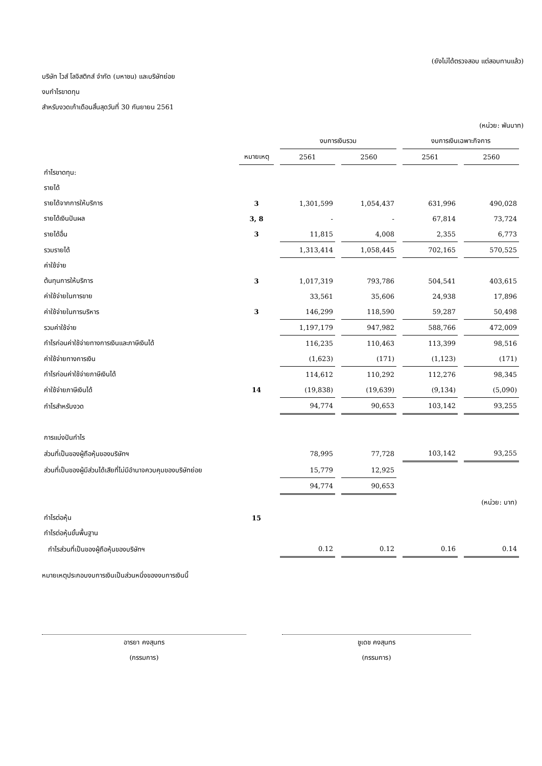(ยังไม่ได้ตรวจสอบ แต่สอบทานแล้ว)
บริษัท ไวส์ โลจิสติกส์ จำกัด (มหาชน) และบริษัทย่อย
งบกำไรขาดทุน
สำหรับงวดเก้าเดือนสิ้นสุดวันที่ 30 กันยายน 2561
(หน่วย: พันบาท)
| | | งบการเงินรวม | | งบการเงินเฉพาะกิจการ | |
| --- | --- | --- | --- | --- | --- |
| | หมายเหตุ | 2561 | 2560 | 2561 | 2560 |
| กำไรขาดทุน: | | | | | |
| รายได้ | | | | | |
| รายได้จากการให้บริการ | 3 | 1,301,599 | 1,054,437 | 631,996 | 490,028 |
| รายได้เงินปันผล | 3, 8 | - | - | 67,814 | 73,724 |
| รายได้อื่น | 3 | 11,815 | 4,008 | 2,355 | 6,773 |
| รวมรายได้ | | 1,313,414 | 1,058,445 | 702,165 | 570,525 |
| ค่าใช้จ่าย | | | | | |
| ต้นทุนการให้บริการ | 3 | 1,017,319 | 793,786 | 504,541 | 403,615 |
| ค่าใช้จ่ายในการขาย | | 33,561 | 35,606 | 24,938 | 17,896 |
| ค่าใช้จ่ายในการบริหาร | 3 | 146,299 | 118,590 | 59,287 | 50,498 |
| รวมค่าใช้จ่าย | | 1,197,179 | 947,982 | 588,766 | 472,009 |
| กำไรก่อนค่าใช้จ่ายทางการเงินและภาษีเงินได้ | | 116,235 | 110,463 | 113,399 | 98,516 |
| ค่าใช้จ่ายทางการเงิน | | (1,623) | (171) | (1,123) | (171) |
| กำไรก่อนค่าใช้จ่ายภาษีเงินได้ | | 114,612 | 110,292 | 112,276 | 98,345 |
| ค่าใช้จ่ายภาษีเงินได้ | 14 | (19,838) | (19,639) | (9,134) | (5,090) |
| กำไรสำหรับงวด | | 94,774 | 90,653 | 103,142 | 93,255 |
| การแบ่งปันกำไร | | | | | |
| ส่วนที่เป็นของผู้ถือหุ้นของบริษัทฯ | | 78,995 | 77,728 | 103,142 | 93,255 |
| ส่วนที่เป็นของผู้มีส่วนได้เสียที่ไม่มีอำนาจควบคุมของบริษัทย่อย | | 15,779 | 12,925 | | |
| | | 94,774 | 90,653 | | |
| | | | | | (หน่วย: บาท) |
| กำไรต่อหุ้น | 15 | | | | |
| กำไรต่อหุ้นขั้นพื้นฐาน | | | | | |
| กำไรส่วนที่เป็นของผู้ถือหุ้นของบริษัทฯ | | 0.12 | 0.12 | 0.16 | 0.14 |
หมายเหตุประกอบงบการเงินเป็นส่วนหนึ่งของงบการเงินนี้
อารยา คงสุนทร
(กรรมการ)
ชูเดช คงสุนทร
(กรรมการ)